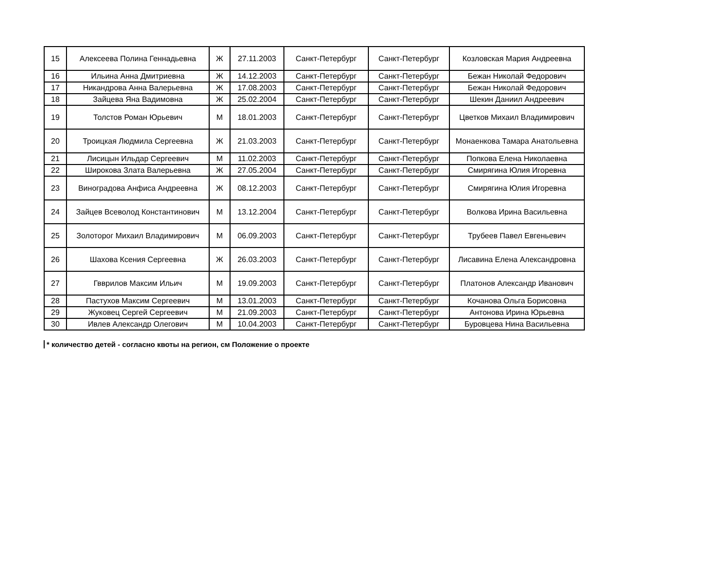| 15 | Алексеева Полина Геннадьевна | Ж | 27.11.2003 | Санкт-Петербург | Санкт-Петербург | Козловская Мария Андреевна |
| 16 | Ильина Анна Дмитриевна | Ж | 14.12.2003 | Санкт-Петербург | Санкт-Петербург | Бежан Николай Федорович |
| 17 | Никандрова Анна Валерьевна | Ж | 17.08.2003 | Санкт-Петербург | Санкт-Петербург | Бежан Николай Федорович |
| 18 | Зайцева Яна Вадимовна | Ж | 25.02.2004 | Санкт-Петербург | Санкт-Петербург | Шекин Даниил Андреевич |
| 19 | Толстов Роман Юрьевич | М | 18.01.2003 | Санкт-Петербург | Санкт-Петербург | Цветков Михаил Владимирович |
| 20 | Троицкая Людмила Сергеевна | Ж | 21.03.2003 | Санкт-Петербург | Санкт-Петербург | Монаенкова Тамара Анатольевна |
| 21 | Лисицын Ильдар Сергеевич | М | 11.02.2003 | Санкт-Петербург | Санкт-Петербург | Попкова Елена Николаевна |
| 22 | Широкова Злата Валерьевна | Ж | 27.05.2004 | Санкт-Петербург | Санкт-Петербург | Смирягина Юлия Игоревна |
| 23 | Виноградова Анфиса Андреевна | Ж | 08.12.2003 | Санкт-Петербург | Санкт-Петербург | Смирягина Юлия Игоревна |
| 24 | Зайцев Всеволод Константинович | М | 13.12.2004 | Санкт-Петербург | Санкт-Петербург | Волкова Ирина Васильевна |
| 25 | Золоторог Михаил Владимирович | М | 06.09.2003 | Санкт-Петербург | Санкт-Петербург | Трубеев Павел Евгеньевич |
| 26 | Шахова Ксения Сергеевна | Ж | 26.03.2003 | Санкт-Петербург | Санкт-Петербург | Лисавина Елена Александровна |
| 27 | Гвврилов Максим Ильич | М | 19.09.2003 | Санкт-Петербург | Санкт-Петербург | Платонов Александр Иванович |
| 28 | Пастухов Максим Сергеевич | М | 13.01.2003 | Санкт-Петербург | Санкт-Петербург | Кочанова Ольга Борисовна |
| 29 | Жуковец Сергей Сергеевич | М | 21.09.2003 | Санкт-Петербург | Санкт-Петербург | Антонова Ирина Юрьевна |
| 30 | Ивлев Александр Олегович | М | 10.04.2003 | Санкт-Петербург | Санкт-Петербург | Буровцева Нина Васильевна |
* количество детей - согласно квоты на регион, см Положение о проекте